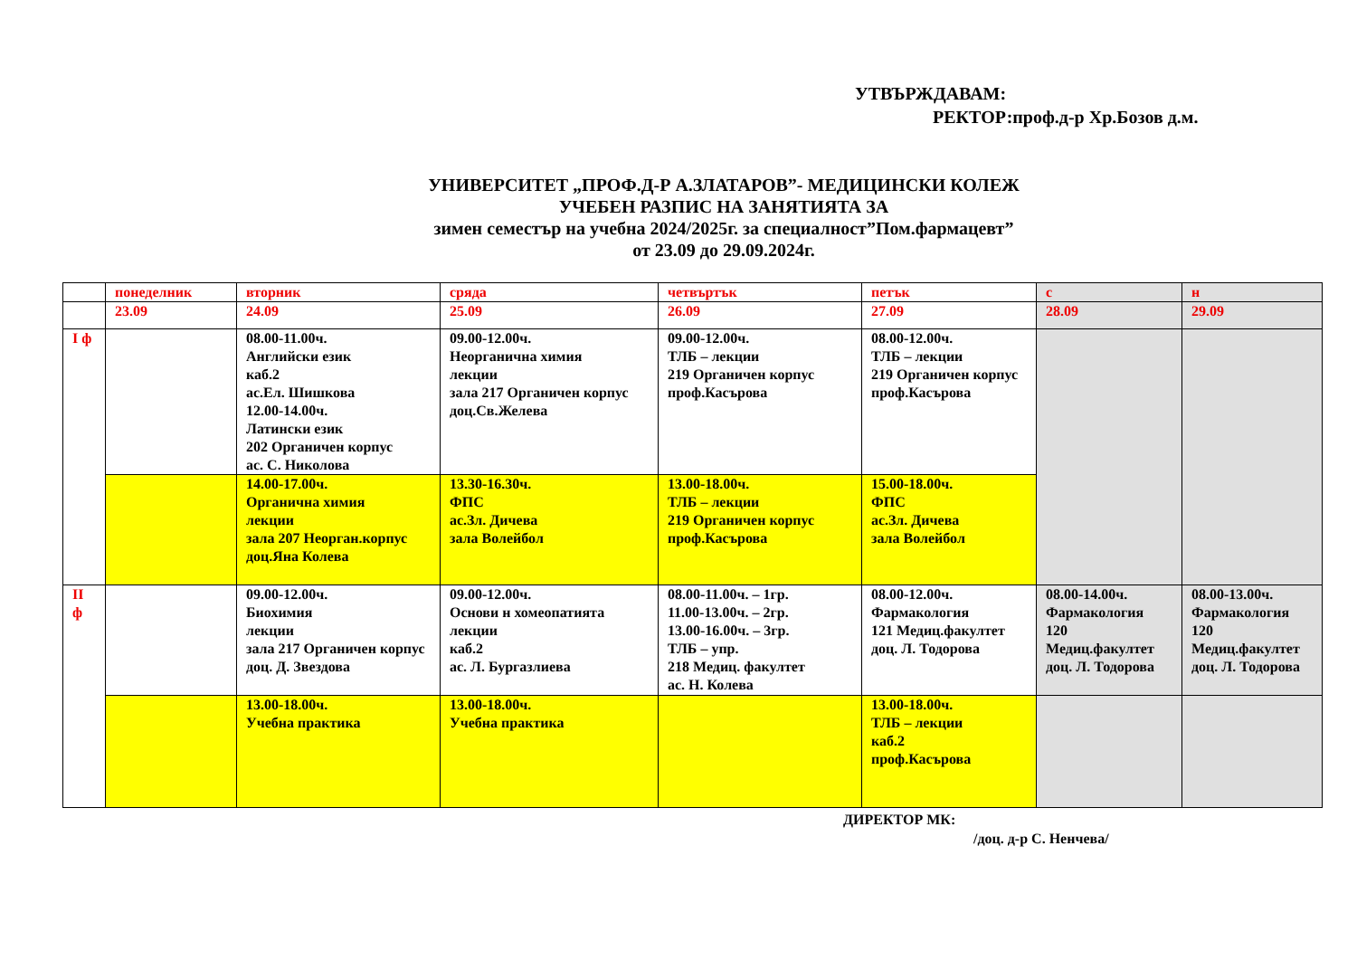УТВЪРЖДАВАМ:
РЕКТОР:проф.д-р Хр.Бозов д.м.
УНИВЕРСИТЕТ „ПРОФ.Д-Р А.ЗЛАТАРОВ”- МЕДИЦИНСКИ КОЛЕЖ
УЧЕБЕН РАЗПИС НА ЗАНЯТИЯТА ЗА
зимен семестър на учебна 2024/2025г. за специалност”Пом.фармацевт”
от 23.09 до 29.09.2024г.
| | понеделник | вторник | сряда | четвъртък | петък | с | н |
| | 23.09 | 24.09 | 25.09 | 26.09 | 27.09 | 28.09 | 29.09 |
| I ф | | 08.00-11.00ч. Английски език каб.2 ас.Ел. Шишкова 12.00-14.00ч. Латински език 202 Органичен корпус ас. С. Николова | 09.00-12.00ч. Неорганична химия лекции зала 217 Органичен корпус доц.Св.Желева | 09.00-12.00ч. ТЛБ – лекции 219 Органичен корпус проф.Касърова | 08.00-12.00ч. ТЛБ – лекции 219 Органичен корпус проф.Касърова | | |
| | | 14.00-17.00ч. Органична химия лекции зала 207 Неорган.корпус доц.Яна Колева | 13.30-16.30ч. ФПС ас.Зл. Дичева зала Волейбол | 13.00-18.00ч. ТЛБ – лекции 219 Органичен корпус проф.Касърова | 15.00-18.00ч. ФПС ас.Зл. Дичева зала Волейбол | | |
| II ф | | 09.00-12.00ч. Биохимия лекции зала 217 Органичен корпус доц. Д. Звездова | 09.00-12.00ч. Основи н хомеопатията лекции каб.2 ас. Л. Бургазлиева | 08.00-11.00ч. – 1гр. 11.00-13.00ч. – 2гр. 13.00-16.00ч. – 3гр. ТЛБ – упр. 218 Медиц. факултет ас. Н. Колева | 08.00-12.00ч. Фармакология 121 Медиц.факултет доц. Л. Тодорова | 08.00-14.00ч. Фармакология 120 Медиц.факултет доц. Л. Тодорова | 08.00-13.00ч. Фармакология 120 Медиц.факултет доц. Л. Тодорова |
| | | 13.00-18.00ч. Учебна практика | 13.00-18.00ч. Учебна практика | | 13.00-18.00ч. ТЛБ – лекции каб.2 проф.Касърова | | |
ДИРЕКТОР МК:
/доц. д-р С. Ненчева/